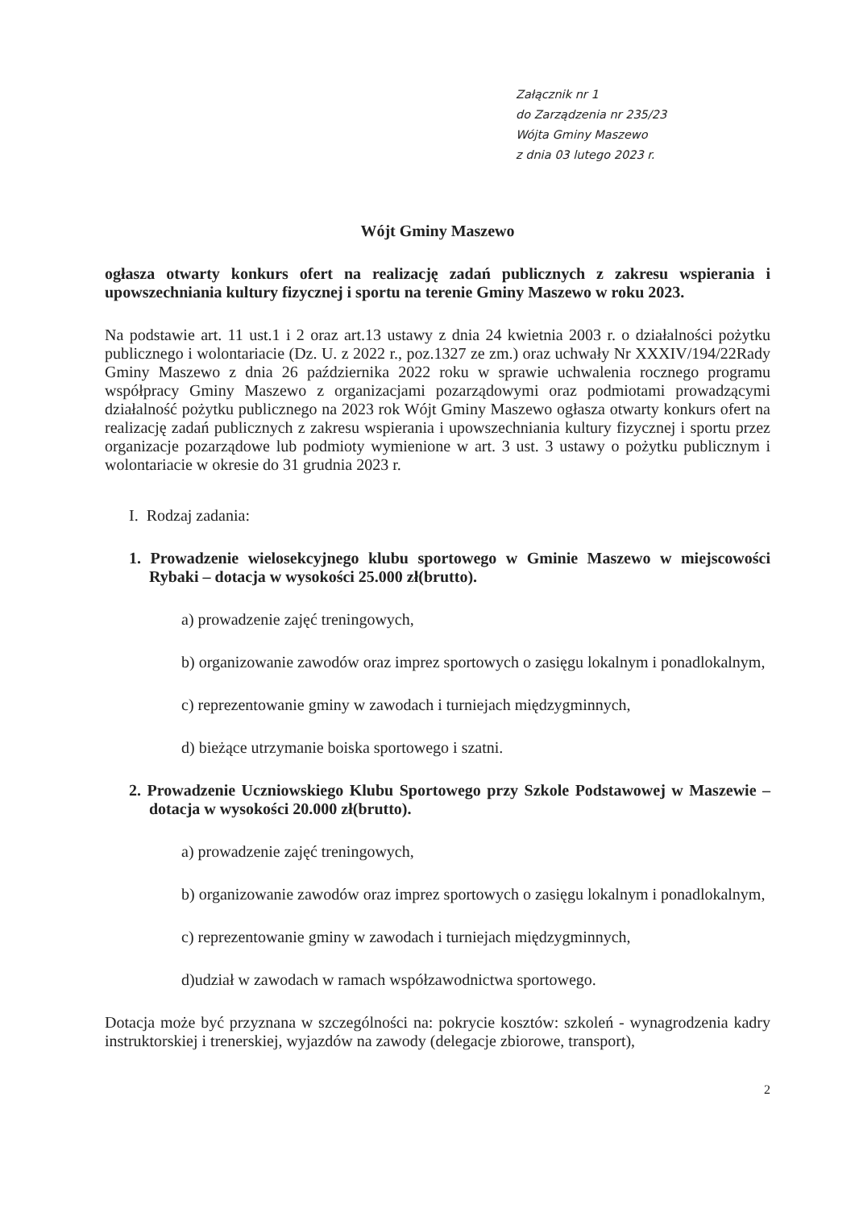Załącznik nr 1
do Zarządzenia nr 235/23
Wójta Gminy Maszewo
z dnia 03 lutego 2023 r.
Wójt Gminy Maszewo
ogłasza otwarty konkurs ofert na realizację zadań publicznych z zakresu wspierania i upowszechniania kultury fizycznej i sportu na terenie Gminy Maszewo w roku 2023.
Na podstawie art. 11 ust.1 i 2 oraz art.13 ustawy z dnia 24 kwietnia 2003 r. o działalności pożytku publicznego i wolontariacie (Dz. U. z 2022 r., poz.1327 ze zm.) oraz uchwały Nr XXXIV/194/22Rady Gminy Maszewo z dnia 26 października 2022 roku w sprawie uchwalenia rocznego programu współpracy Gminy Maszewo z organizacjami pozarządowymi oraz podmiotami prowadzącymi działalność pożytku publicznego na 2023 rok Wójt Gminy Maszewo ogłasza otwarty konkurs ofert na realizację zadań publicznych z zakresu wspierania i upowszechniania kultury fizycznej i sportu przez organizacje pozarządowe lub podmioty wymienione w art. 3 ust. 3 ustawy o pożytku publicznym i wolontariacie w okresie do 31 grudnia 2023 r.
I. Rodzaj zadania:
1. Prowadzenie wielosekcyjnego klubu sportowego w Gminie Maszewo w miejscowości Rybaki – dotacja w wysokości 25.000 zł(brutto).
a) prowadzenie zajęć treningowych,
b) organizowanie zawodów oraz imprez sportowych o zasięgu lokalnym i ponadlokalnym,
c) reprezentowanie gminy w zawodach i turniejach międzygminnych,
d) bieżące utrzymanie boiska sportowego i szatni.
2. Prowadzenie Uczniowskiego Klubu Sportowego przy Szkole Podstawowej w Maszewie – dotacja w wysokości 20.000 zł(brutto).
a) prowadzenie zajęć treningowych,
b) organizowanie zawodów oraz imprez sportowych o zasięgu lokalnym i ponadlokalnym,
c) reprezentowanie gminy w zawodach i turniejach międzygminnych,
d)udział w zawodach w ramach współzawodnictwa sportowego.
Dotacja może być przyznana w szczególności na: pokrycie kosztów: szkoleń - wynagrodzenia kadry instruktorskiej i trenerskiej, wyjazdów na zawody (delegacje zbiorowe, transport),
2